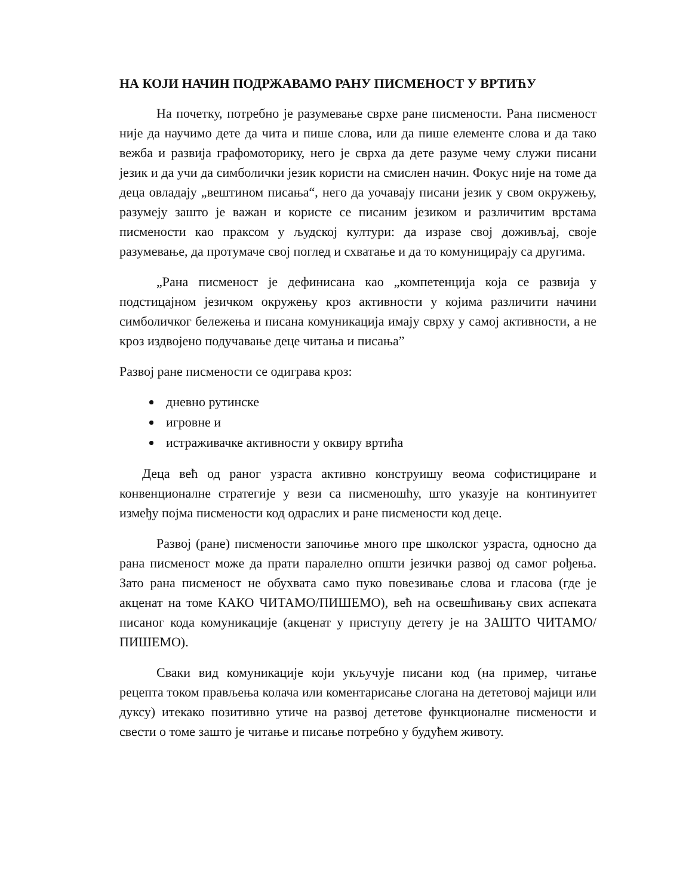НА КОЈИ НАЧИН ПОДРЖАВАМО РАНУ ПИСМЕНОСТ У ВРТИЋУ
На почетку, потребно је разумевање сврхе ране писмености. Рана писменост није да научимо дете да чита и пише слова, или да пише елементе слова и да тако вежба и развија графомоторику, него је сврха да дете разуме чему служи писани језик и да учи да симболички језик користи на смислен начин. Фокус није на томе да деца овладају „вештином писања“, него да уочавају писани језик у свом окружењу, разумеју зашто је важан и користе се писаним језиком и различитим врстама писмености као праксом у људској култури: да изразе свој доживљај, своје разумевање, да протумаче свој поглед и схватање и да то комуницирају са другима.
„Рана писменост је дефинисана као „компетенција која се развија у подстицајном језичком окружењу кроз активности у којима различити начини симболичког бележења и писана комуникација имају сврху у самој активности, а не кроз издвојено подучавање деце читања и писања”
Развој ране писмености се одиграва кроз:
дневно рутинске
игровне и
истраживачке активности у оквиру вртића
Деца већ од раног узраста активно конструишу веома софистициране и конвенционалне стратегије у вези са писменошћу, што указује на континуитет између појма писмености код одраслих и ране писмености код деце.
Развој (ране) писмености започиње много пре школског узраста, односно да рана писменост може да прати паралелно општи језички развој од самог рођења. Зато рана писменост не обухвата само пуко повезивање слова и гласова (где је акценат на томе КАКО ЧИТАМО/ПИШЕМО), већ на освешћивању свих аспеката писаног кода комуникације (акценат у приступу детету је на ЗАШТО ЧИТАМО/ПИШЕМО).
Сваки вид комуникације који укључује писани код (на пример, читање рецепта током прављења колача или коментарисање слогана на дететовој мајици или дуксу) итекако позитивно утиче на развој дететове функционалне писмености и свести о томе зашто је читање и писање потребно у будућем животу.